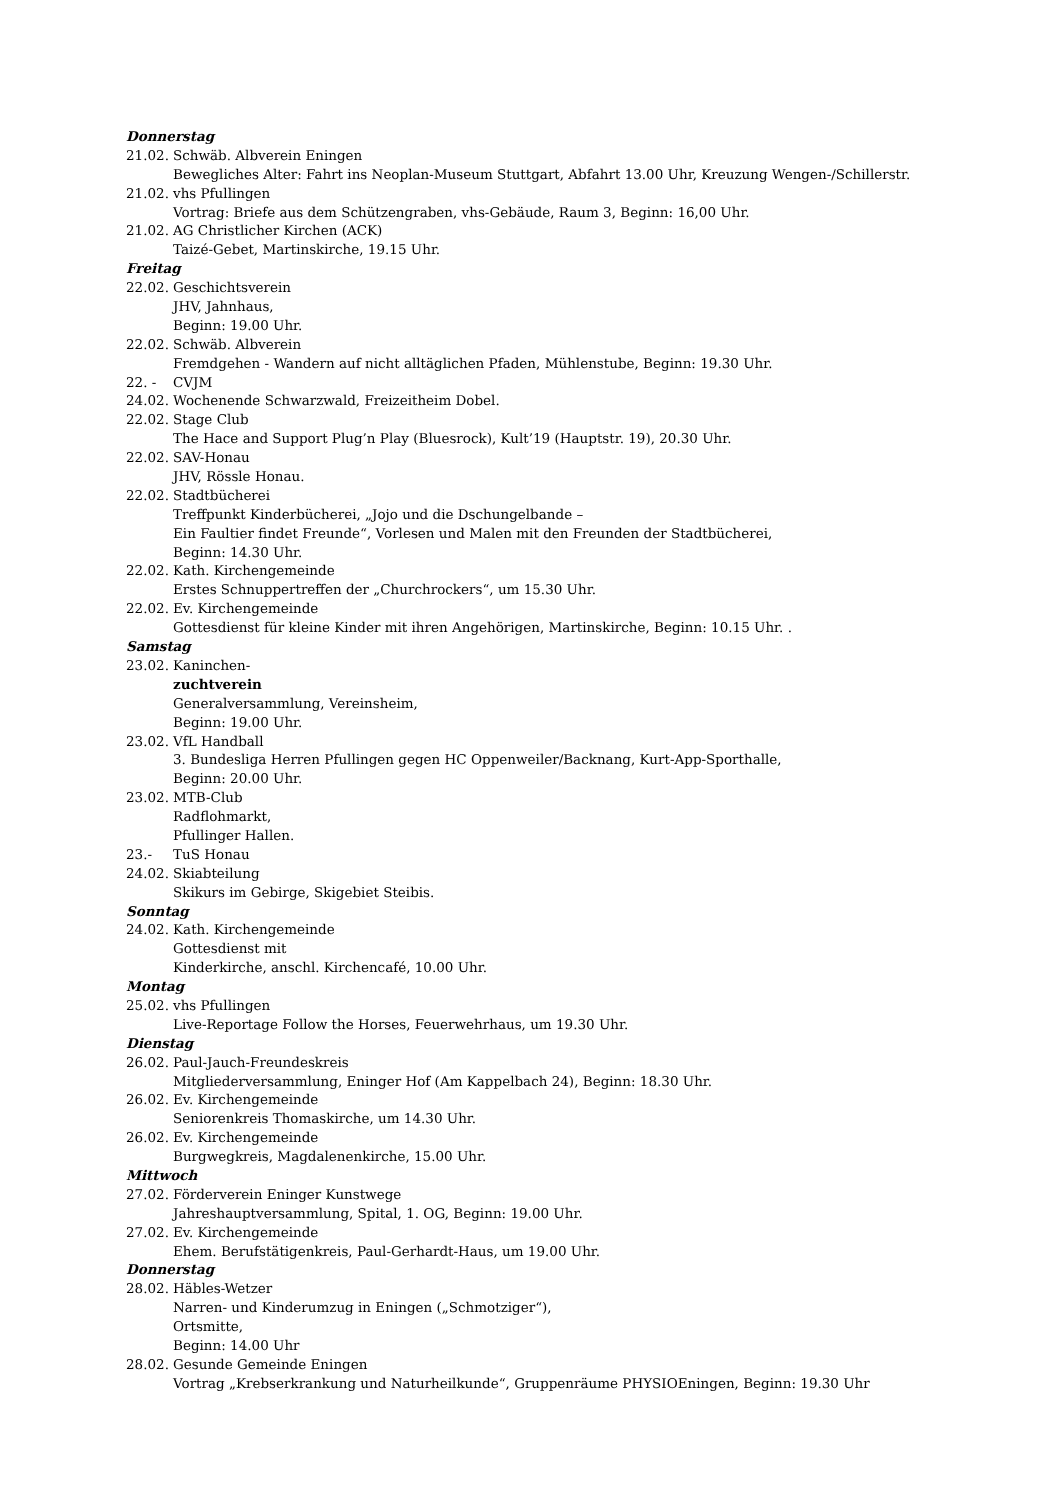Donnerstag
21.02. Schwäb. Albverein Eningen
Bewegliches Alter: Fahrt ins Neoplan-Museum Stuttgart, Abfahrt 13.00 Uhr, Kreuzung Wengen-/Schillerstr.
21.02. vhs Pfullingen
Vortrag: Briefe aus dem Schützengraben, vhs-Gebäude, Raum 3, Beginn: 16,00 Uhr.
21.02. AG Christlicher Kirchen (ACK)
Taizé-Gebet, Martinskirche, 19.15 Uhr.
Freitag
22.02. Geschichtsverein
JHV, Jahnhaus,
Beginn: 19.00 Uhr.
22.02. Schwäb. Albverein
Fremdgehen - Wandern auf nicht alltäglichen Pfaden, Mühlenstube, Beginn: 19.30 Uhr.
22. - CVJM
24.02. Wochenende Schwarzwald, Freizeitheim Dobel.
22.02. Stage Club
The Hace and Support Plug’n Play (Bluesrock), Kult’19 (Hauptstr. 19), 20.30 Uhr.
22.02. SAV-Honau
JHV, Rössle Honau.
22.02. Stadtbücherei
Treffpunkt Kinderbücherei, „Jojo und die Dschungelbande –
Ein Faultier findet Freunde“, Vorlesen und Malen mit den Freunden der Stadtbücherei,
Beginn: 14.30 Uhr.
22.02. Kath. Kirchengemeinde
Erstes Schnuppertreffen der „Churchrockers“, um 15.30 Uhr.
22.02. Ev. Kirchengemeinde
Gottesdienst für kleine Kinder mit ihren Angehörigen, Martinskirche, Beginn: 10.15 Uhr. .
Samstag
23.02. Kaninchen-
zuchtverein
Generalversammlung, Vereinsheim,
Beginn: 19.00 Uhr.
23.02. VfL Handball
3. Bundesliga Herren Pfullingen gegen HC Oppenweiler/Backnang, Kurt-App-Sporthalle,
Beginn: 20.00 Uhr.
23.02. MTB-Club
Radflohmarkt,
Pfullinger Hallen.
23.- TuS Honau
24.02. Skiabteilung
Skikurs im Gebirge, Skigebiet Steibis.
Sonntag
24.02. Kath. Kirchengemeinde
Gottesdienst mit
Kinderkirche, anschl. Kirchencafé, 10.00 Uhr.
Montag
25.02. vhs Pfullingen
Live-Reportage Follow the Horses, Feuerwehrhaus, um 19.30 Uhr.
Dienstag
26.02. Paul-Jauch-Freundeskreis
Mitgliederversammlung, Eninger Hof (Am Kappelbach 24), Beginn: 18.30 Uhr.
26.02. Ev. Kirchengemeinde
Seniorenkreis Thomaskirche, um 14.30 Uhr.
26.02. Ev. Kirchengemeinde
Burgwegkreis, Magdalenenkirche, 15.00 Uhr.
Mittwoch
27.02. Förderverein Eninger Kunstwege
Jahreshauptversammlung, Spital, 1. OG, Beginn: 19.00 Uhr.
27.02. Ev. Kirchengemeinde
Ehem. Berufstätigenkreis, Paul-Gerhardt-Haus, um 19.00 Uhr.
Donnerstag
28.02. Häbles-Wetzer
Narren- und Kinderumzug in Eningen („Schmotziger“),
Ortsmitte,
Beginn: 14.00 Uhr
28.02. Gesunde Gemeinde Eningen
Vortrag „Krebserkrankung und Naturheilkunde“, Gruppenräume PHYSIOEningen, Beginn: 19.30 Uhr